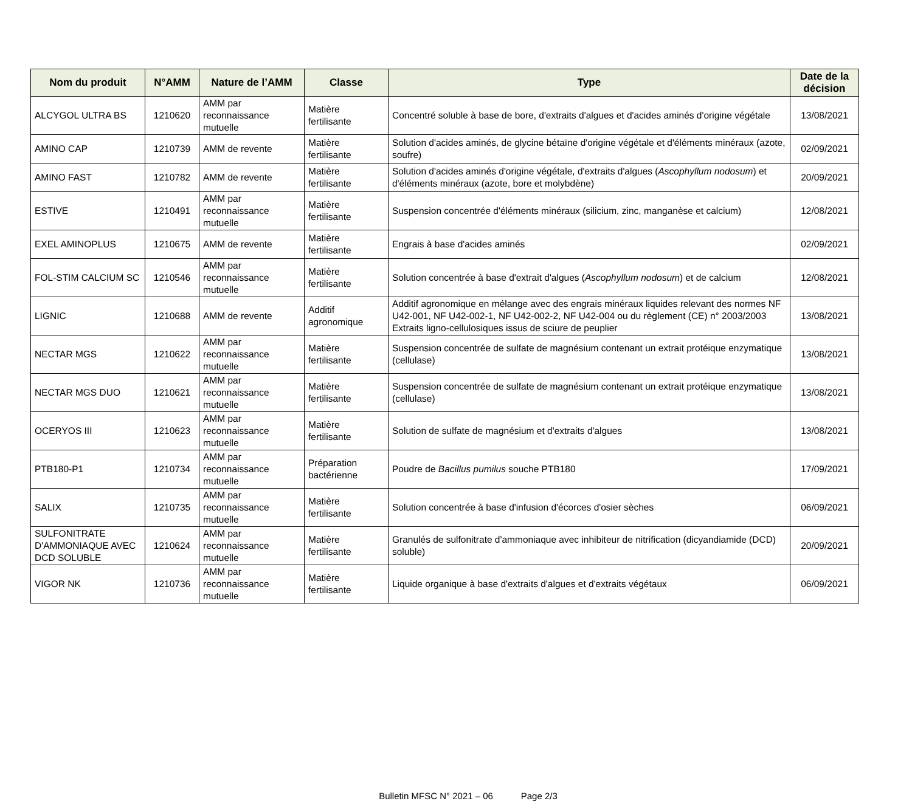| Nom du produit | N°AMM | Nature de l’AMM | Classe | Type | Date de la décision |
| --- | --- | --- | --- | --- | --- |
| ALCYGOL ULTRA BS | 1210620 | AMM par reconnaissance mutuelle | Matière fertilisante | Concentré soluble à base de bore, d'extraits d'algues et d'acides aminés d'origine végétale | 13/08/2021 |
| AMINO CAP | 1210739 | AMM de revente | Matière fertilisante | Solution d'acides aminés, de glycine bétaïne d'origine végétale et d'éléments minéraux (azote, soufre) | 02/09/2021 |
| AMINO FAST | 1210782 | AMM de revente | Matière fertilisante | Solution d'acides aminés d'origine végétale, d'extraits d'algues ( Ascophyllum nodosum ) et d'éléments minéraux (azote, bore et molybdène) | 20/09/2021 |
| ESTIVE | 1210491 | AMM par reconnaissance mutuelle | Matière fertilisante | Suspension concentrée d'éléments minéraux (silicium, zinc, manganèse et calcium) | 12/08/2021 |
| EXEL AMINOPLUS | 1210675 | AMM de revente | Matière fertilisante | Engrais à base d'acides aminés | 02/09/2021 |
| FOL-STIM CALCIUM SC | 1210546 | AMM par reconnaissance mutuelle | Matière fertilisante | Solution concentrée à base d'extrait d'algues ( Ascophyllum nodosum ) et de calcium | 12/08/2021 |
| LIGNIC | 1210688 | AMM de revente | Additif agronomique | Additif agronomique en mélange avec des engrais minéraux liquides relevant des normes NF U42-001, NF U42-002-1, NF U42-002-2, NF U42-004 ou du règlement (CE) n° 2003/2003 Extraits ligno-cellulosiques issus de sciure de peuplier | 13/08/2021 |
| NECTAR MGS | 1210622 | AMM par reconnaissance mutuelle | Matière fertilisante | Suspension concentrée de sulfate de magnésium contenant un extrait protéique enzymatique (cellulase) | 13/08/2021 |
| NECTAR MGS DUO | 1210621 | AMM par reconnaissance mutuelle | Matière fertilisante | Suspension concentrée de sulfate de magnésium contenant un extrait protéique enzymatique (cellulase) | 13/08/2021 |
| OCERYOS III | 1210623 | AMM par reconnaissance mutuelle | Matière fertilisante | Solution de sulfate de magnésium et d'extraits d'algues | 13/08/2021 |
| PTB180-P1 | 1210734 | AMM par reconnaissance mutuelle | Préparation bactérienne | Poudre de Bacillus pumilus souche PTB180 | 17/09/2021 |
| SALIX | 1210735 | AMM par reconnaissance mutuelle | Matière fertilisante | Solution concentrée à base d'infusion d'écorces d'osier sèches | 06/09/2021 |
| SULFONITRATE D'AMMONIAQUE AVEC DCD SOLUBLE | 1210624 | AMM par reconnaissance mutuelle | Matière fertilisante | Granulés de sulfonitrate d'ammoniaque avec inhibiteur de nitrification (dicyandiamide (DCD) soluble) | 20/09/2021 |
| VIGOR NK | 1210736 | AMM par reconnaissance mutuelle | Matière fertilisante | Liquide organique à base d'extraits d'algues et d'extraits végétaux | 06/09/2021 |
Bulletin MFSC N° 2021 – 06 Page 2/3